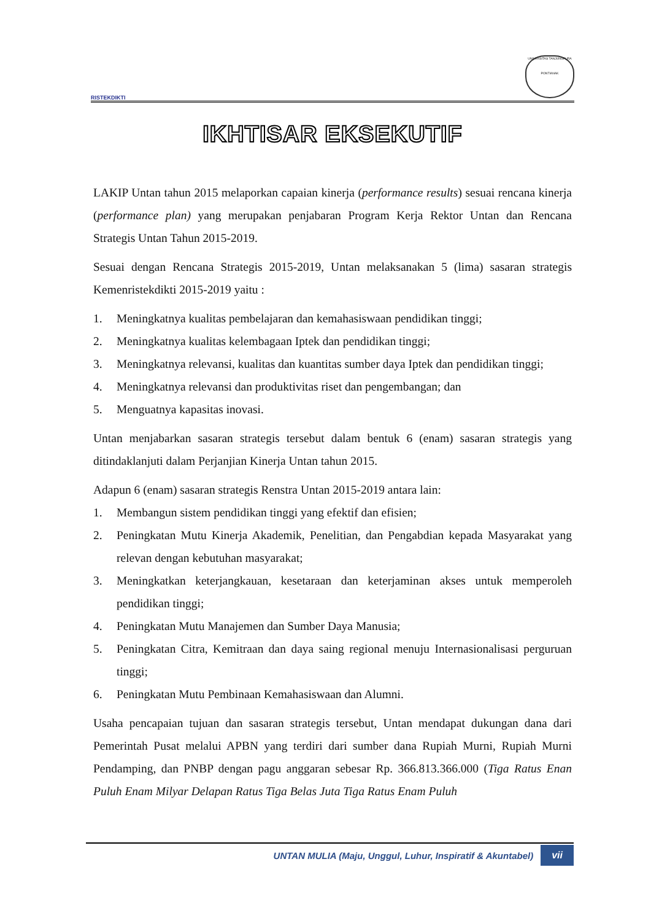RISTEKDIKTI
UNIVERSITAS TANJUNGPURA
PONTIANAK
IKHTISAR EKSEKUTIF
LAKIP Untan tahun 2015 melaporkan capaian kinerja (performance results) sesuai rencana kinerja (performance plan) yang merupakan penjabaran Program Kerja Rektor Untan dan Rencana Strategis Untan Tahun 2015-2019.
Sesuai dengan Rencana Strategis 2015-2019, Untan melaksanakan 5 (lima) sasaran strategis Kemenristekdikti 2015-2019 yaitu :
1. Meningkatnya kualitas pembelajaran dan kemahasiswaan pendidikan tinggi;
2. Meningkatnya kualitas kelembagaan Iptek dan pendidikan tinggi;
3. Meningkatnya relevansi, kualitas dan kuantitas sumber daya Iptek dan pendidikan tinggi;
4. Meningkatnya relevansi dan produktivitas riset dan pengembangan; dan
5. Menguatnya kapasitas inovasi.
Untan menjabarkan sasaran strategis tersebut dalam bentuk 6 (enam) sasaran strategis yang ditindaklanjuti dalam Perjanjian Kinerja Untan tahun 2015.
Adapun 6 (enam) sasaran strategis Renstra Untan 2015-2019 antara lain:
1. Membangun sistem pendidikan tinggi yang efektif dan efisien;
2. Peningkatan Mutu Kinerja Akademik, Penelitian, dan Pengabdian kepada Masyarakat yang relevan dengan kebutuhan masyarakat;
3. Meningkatkan keterjangkauan, kesetaraan dan keterjaminan akses untuk memperoleh pendidikan tinggi;
4. Peningkatan Mutu Manajemen dan Sumber Daya Manusia;
5. Peningkatan Citra, Kemitraan dan daya saing regional menuju Internasionalisasi perguruan tinggi;
6. Peningkatan Mutu Pembinaan Kemahasiswaan dan Alumni.
Usaha pencapaian tujuan dan sasaran strategis tersebut, Untan mendapat dukungan dana dari Pemerintah Pusat melalui APBN yang terdiri dari sumber dana Rupiah Murni, Rupiah Murni Pendamping, dan PNBP dengan pagu anggaran sebesar Rp. 366.813.366.000 (Tiga Ratus Enan Puluh Enam Milyar Delapan Ratus Tiga Belas Juta Tiga Ratus Enam Puluh
UNTAN MULIA (Maju, Unggul, Luhur, Inspiratif & Akuntabel) vii